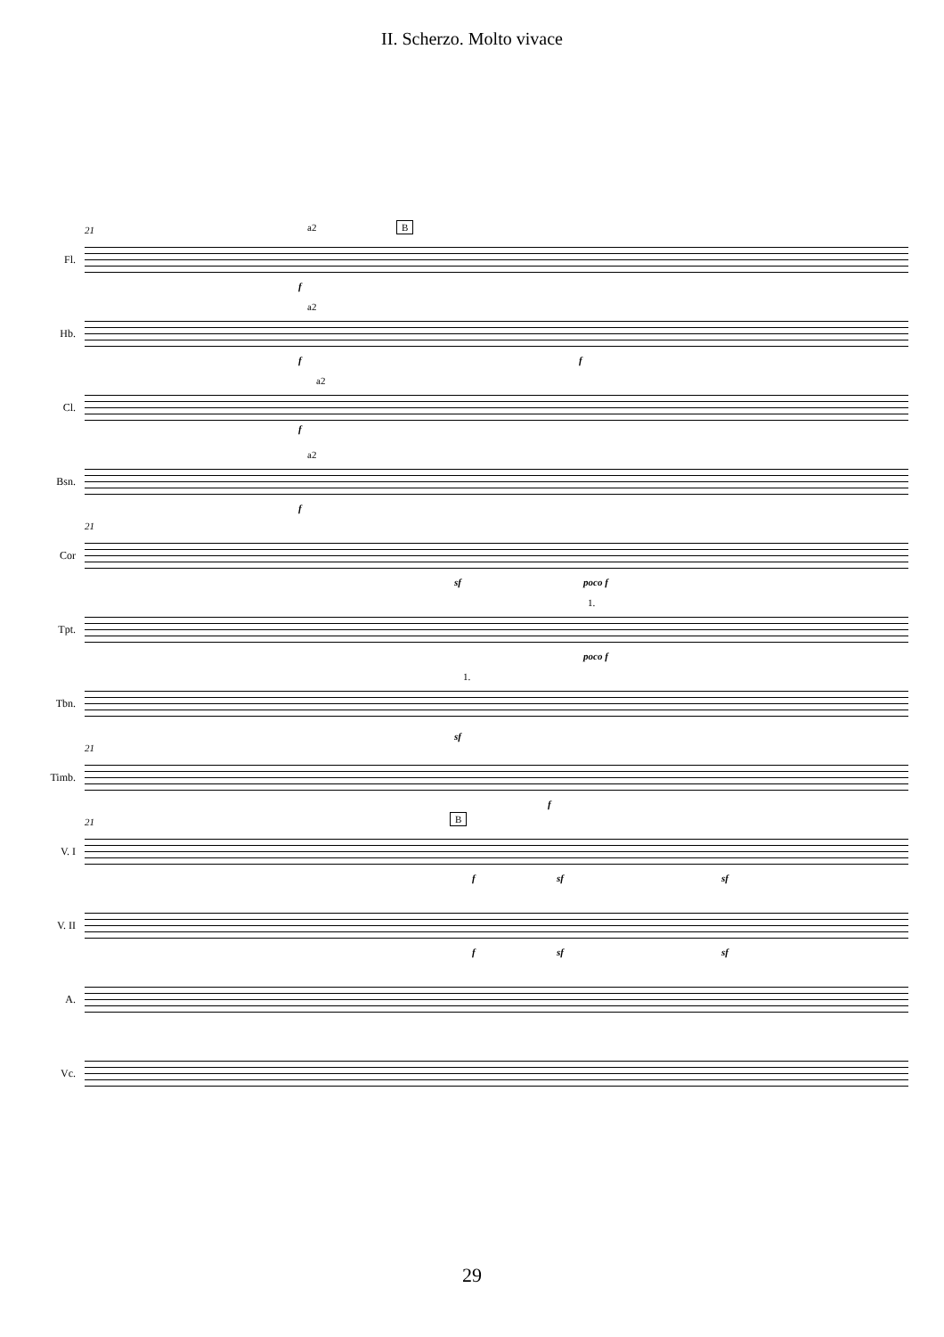II. Scherzo. Molto vivace
Fl.
B 21 a2
f
Hb.
a2
f f
Cl.
a2
f
Bsn.
a2
f
Cor
21
sf poco f
Tpt.
1.
poco f
Tbn.
1.
sf
Timb.
21
f
V. I
21 B
f sf sf
V. II
f sf sf
A.
Vc.
29